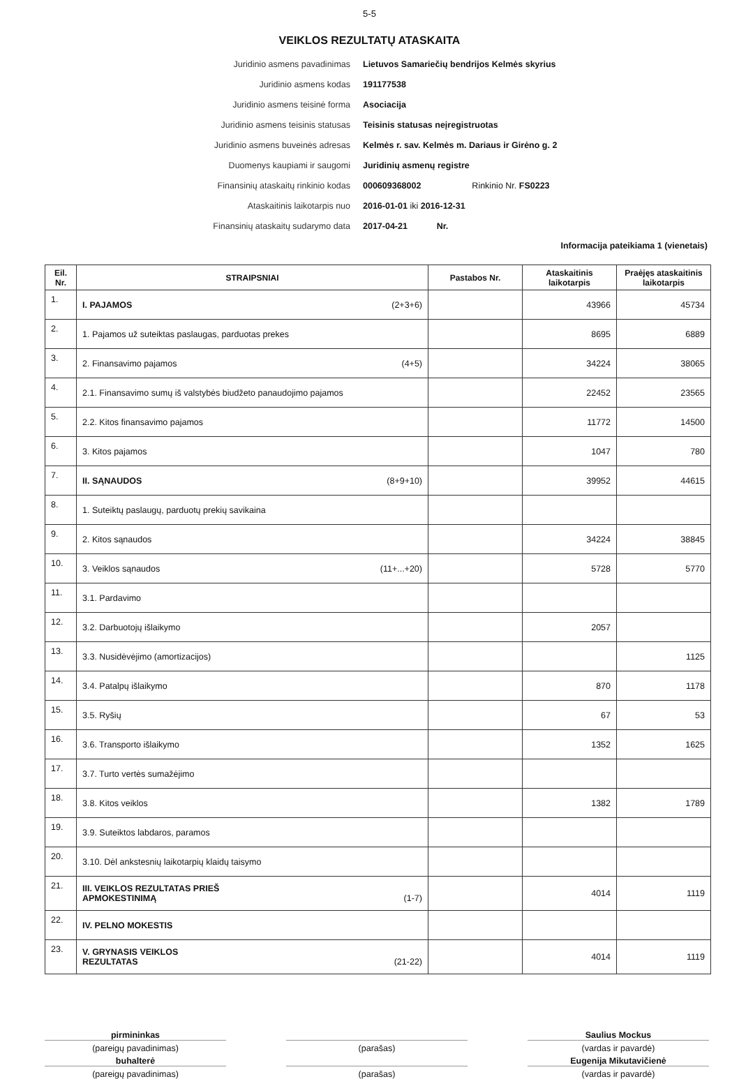5-5
VEIKLOS REZULTATŲ ATASKAITA
Juridinio asmens pavadinimas
Lietuvos Samariečių bendrijos Kelmės skyrius
Juridinio asmens kodas
191177538
Juridinio asmens teisinė forma
Asociacija
Juridinio asmens teisinis statusas
Teisinis statusas neįregistruotas
Juridinio asmens buveinės adresas
Kelmės r. sav. Kelmės m. Dariaus ir Girėno g. 2
Duomenys kaupiami ir saugomi
Juridinių asmenų registre
Finansinių ataskaitų rinkinio kodas
000609368002 Rinkinio Nr. FS0223
Ataskaitinis laikotarpis nuo
2016-01-01 iki 2016-12-31
Finansinių ataskaitų sudarymo data
2017-04-21 Nr.
Informacija pateikiama 1 (vienetais)
| Eil. Nr. | STRAIPSNIAI | Pastabos Nr. | Ataskaitinis laikotarpis | Praėjęs ataskaitinis laikotarpis |
| --- | --- | --- | --- | --- |
| 1. | I. PAJAMOS (2+3+6) | | 43966 | 45734 |
| 2. | 1. Pajamos už suteiktas paslaugas, parduotas prekes | | 8695 | 6889 |
| 3. | 2. Finansavimo pajamos (4+5) | | 34224 | 38065 |
| 4. | 2.1. Finansavimo sumų iš valstybės biudžeto panaudojimo pajamos | | 22452 | 23565 |
| 5. | 2.2. Kitos finansavimo pajamos | | 11772 | 14500 |
| 6. | 3. Kitos pajamos | | 1047 | 780 |
| 7. | II. SĄNAUDOS (8+9+10) | | 39952 | 44615 |
| 8. | 1. Suteiktų paslaugų, parduotų prekių savikaina | | | |
| 9. | 2. Kitos sąnaudos | | 34224 | 38845 |
| 10. | 3. Veiklos sąnaudos (11+...+20) | | 5728 | 5770 |
| 11. | 3.1. Pardavimo | | | |
| 12. | 3.2. Darbuotojų išlaikymo | | 2057 | |
| 13. | 3.3. Nusidėvėjimo (amortizacijos) | | | 1125 |
| 14. | 3.4. Patalpų išlaikymo | | 870 | 1178 |
| 15. | 3.5. Ryšių | | 67 | 53 |
| 16. | 3.6. Transporto išlaikymo | | 1352 | 1625 |
| 17. | 3.7. Turto vertės sumažėjimo | | | |
| 18. | 3.8. Kitos veiklos | | 1382 | 1789 |
| 19. | 3.9. Suteiktos labdaros, paramos | | | |
| 20. | 3.10. Dėl ankstesnių laikotarpių klaidų taisymo | | | |
| 21. | III. VEIKLOS REZULTATAS PRIEŠ APMOKESTINIMĄ (1-7) | | 4014 | 1119 |
| 22. | IV. PELNO MOKESTIS | | | |
| 23. | V. GRYNASIS VEIKLOS REZULTATAS (21-22) | | 4014 | 1119 |
pirmininkas
Saulius Mockus
(pareigų pavadinimas)
(parašas)
(vardas ir pavardė)
buhalterė
Eugenija Mikutavičienė
(pareigų pavadinimas)
(parašas)
(vardas ir pavardė)